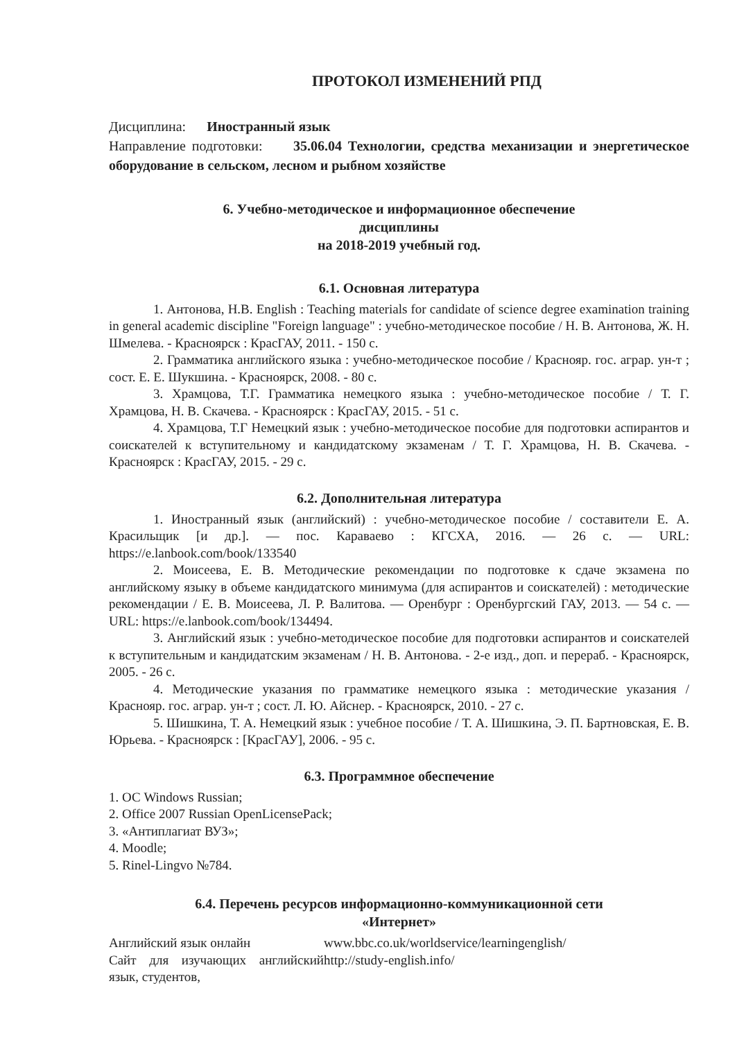ПРОТОКОЛ ИЗМЕНЕНИЙ РПД
Дисциплина: Иностранный язык
Направление подготовки: 35.06.04 Технологии, средства механизации и энергетическое оборудование в сельском, лесном и рыбном хозяйстве
6. Учебно-методическое и информационное обеспечение
дисциплины
на 2018-2019 учебный год.
6.1. Основная литература
1. Антонова, Н.В. English : Teaching materials for candidate of science degree examination training in general academic discipline "Foreign language" : учебно-методическое пособие / Н. В. Антонова, Ж. Н. Шмелева. - Красноярск : КрасГАУ, 2011. - 150 с.
2. Грамматика английского языка : учебно-методическое пособие / Краснояр. гос. аграр. ун-т ; сост. Е. Е. Шукшина. - Красноярск, 2008. - 80 с.
3. Храмцова, Т.Г. Грамматика немецкого языка : учебно-методическое пособие / Т. Г. Храмцова, Н. В. Скачева. - Красноярск : КрасГАУ, 2015. - 51 с.
4. Храмцова, Т.Г Немецкий язык : учебно-методическое пособие для подготовки аспирантов и соискателей к вступительному и кандидатскому экзаменам / Т. Г. Храмцова, Н. В. Скачева. - Красноярск : КрасГАУ, 2015. - 29 с.
6.2. Дополнительная литература
1. Иностранный язык (английский) : учебно-методическое пособие / составители Е. А. Красильщик [и др.]. — пос. Караваево : КГСХА, 2016. — 26 с. — URL: https://e.lanbook.com/book/133540
2. Моисеева, Е. В. Методические рекомендации по подготовке к сдаче экзамена по английскому языку в объеме кандидатского минимума (для аспирантов и соискателей) : методические рекомендации / Е. В. Моисеева, Л. Р. Валитова. — Оренбург : Оренбургский ГАУ, 2013. — 54 с. — URL: https://e.lanbook.com/book/134494.
3. Английский язык : учебно-методическое пособие для подготовки аспирантов и соискателей к вступительным и кандидатским экзаменам / Н. В. Антонова. - 2-е изд., доп. и перераб. - Красноярск, 2005. - 26 с.
4. Методические указания по грамматике немецкого языка : методические указания / Краснояр. гос. аграр. ун-т ; сост. Л. Ю. Айснер. - Красноярск, 2010. - 27 с.
5. Шишкина, Т. А. Немецкий язык : учебное пособие / Т. А. Шишкина, Э. П. Бартновская, Е. В. Юрьева. - Красноярск : [КрасГАУ], 2006. - 95 с.
6.3. Программное обеспечение
1. ОС Windows Russian;
2. Office 2007 Russian OpenLicensePack;
3. «Антиплагиат ВУЗ»;
4. Moodle;
5. Rinel-Lingvo №784.
6.4. Перечень ресурсов информационно-коммуникационной сети
«Интернет»
| Английский язык онлайн | www.bbc.co.uk/worldservice/learningenglish/ |
| Сайт для изучающих английский язык, студентов, | http://study-english.info/ |